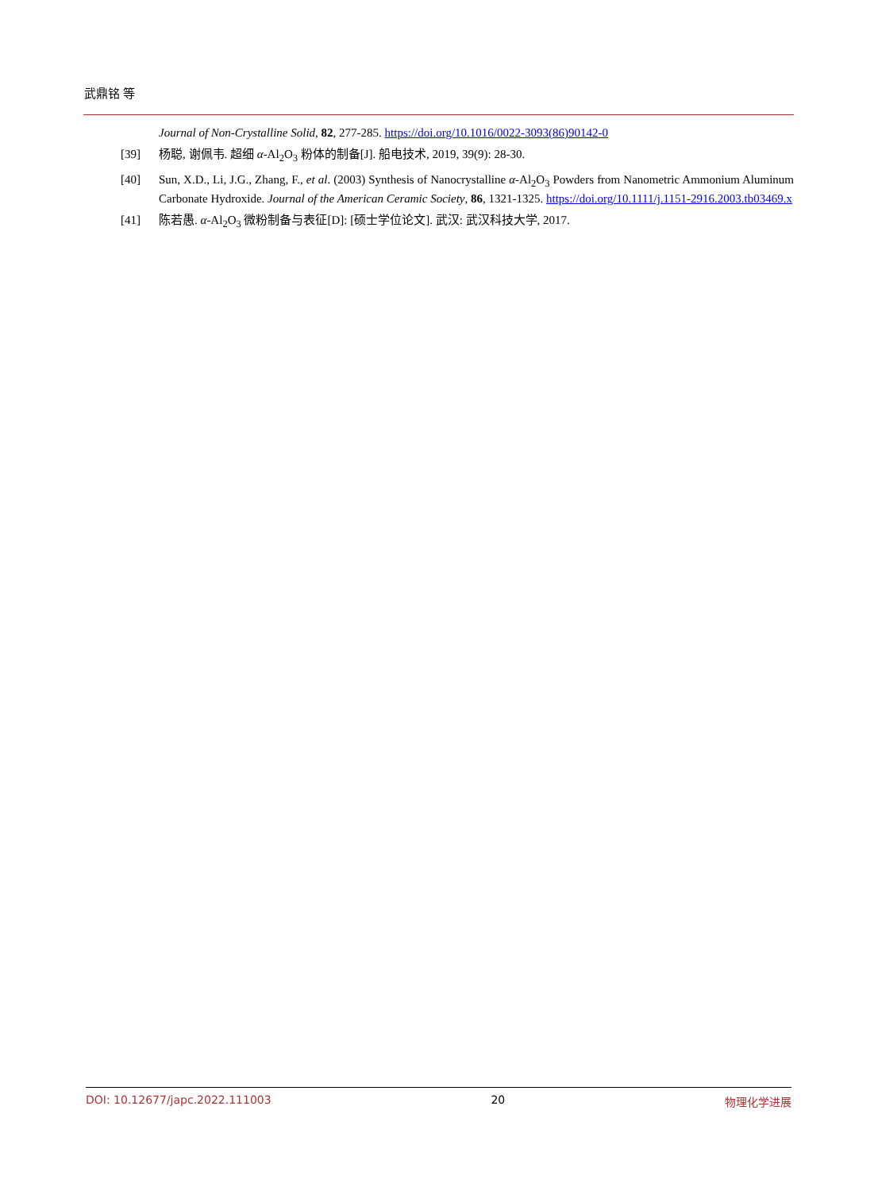武鼎铭 等
Journal of Non-Crystalline Solid, 82, 277-285. https://doi.org/10.1016/0022-3093(86)90142-0
[39] 杨聪, 谢佩韦. 超细 α-Al<sub>2</sub>O<sub>3</sub> 粉体的制备[J]. 船电技术, 2019, 39(9): 28-30.
[40] Sun, X.D., Li, J.G., Zhang, F., et al. (2003) Synthesis of Nanocrystalline α-Al<sub>2</sub>O<sub>3</sub> Powders from Nanometric Ammonium Aluminum Carbonate Hydroxide. Journal of the American Ceramic Society, 86, 1321-1325. https://doi.org/10.1111/j.1151-2916.2003.tb03469.x
[41] 陈若愚. α-Al<sub>2</sub>O<sub>3</sub> 微粉制备与表征[D]: [硕士学位论文]. 武汉: 武汉科技大学, 2017.
DOI: 10.12677/japc.2022.111003 20 物理化学进展